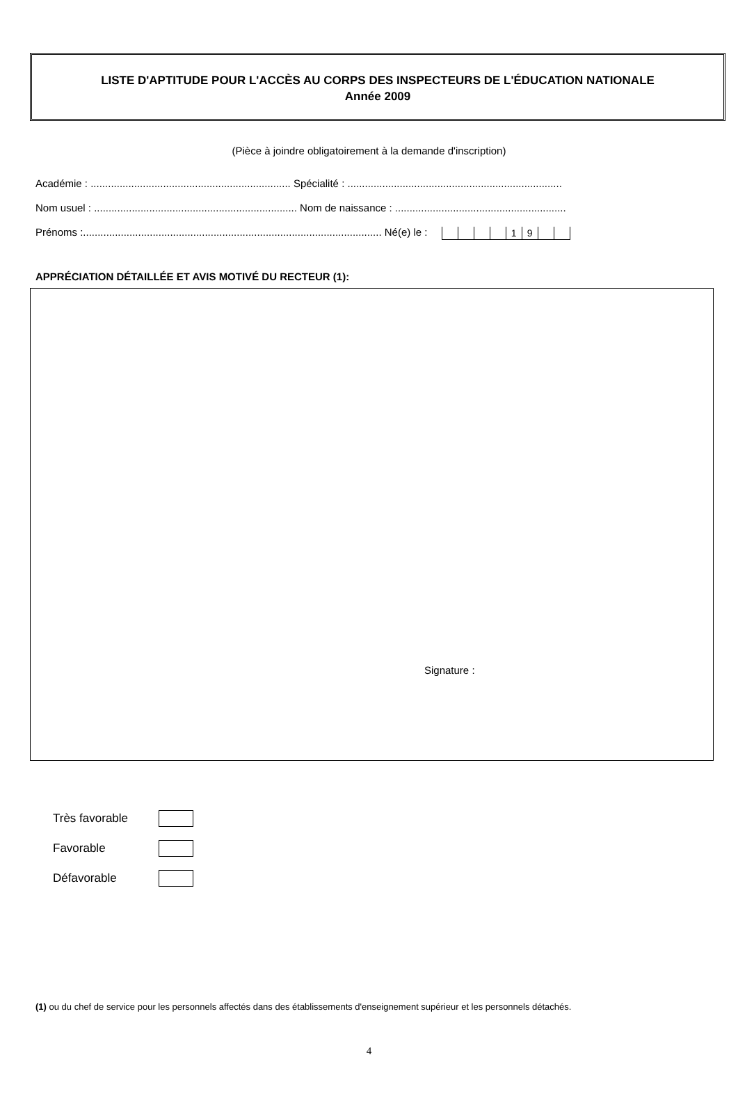LISTE D'APTITUDE POUR L'ACCÈS AU CORPS DES INSPECTEURS DE L'ÉDUCATION NATIONALE
Année 2009
(Pièce à joindre obligatoirement à la demande d'inscription)
Académie : ..................................................................... Spécialité : ..........................................................................
Nom usuel : ...................................................................... Nom de naissance : ...........................................................
Prénoms :....................................................................................................... Né(e) le :
| | | | | 1 | 9 | | |
APPRÉCIATION DÉTAILLÉE ET AVIS MOTIVÉ DU RECTEUR (1):
Signature :
Très favorable
Favorable
Défavorable
(1) ou du chef de service pour les personnels affectés dans des établissements d'enseignement supérieur et les personnels détachés.
4